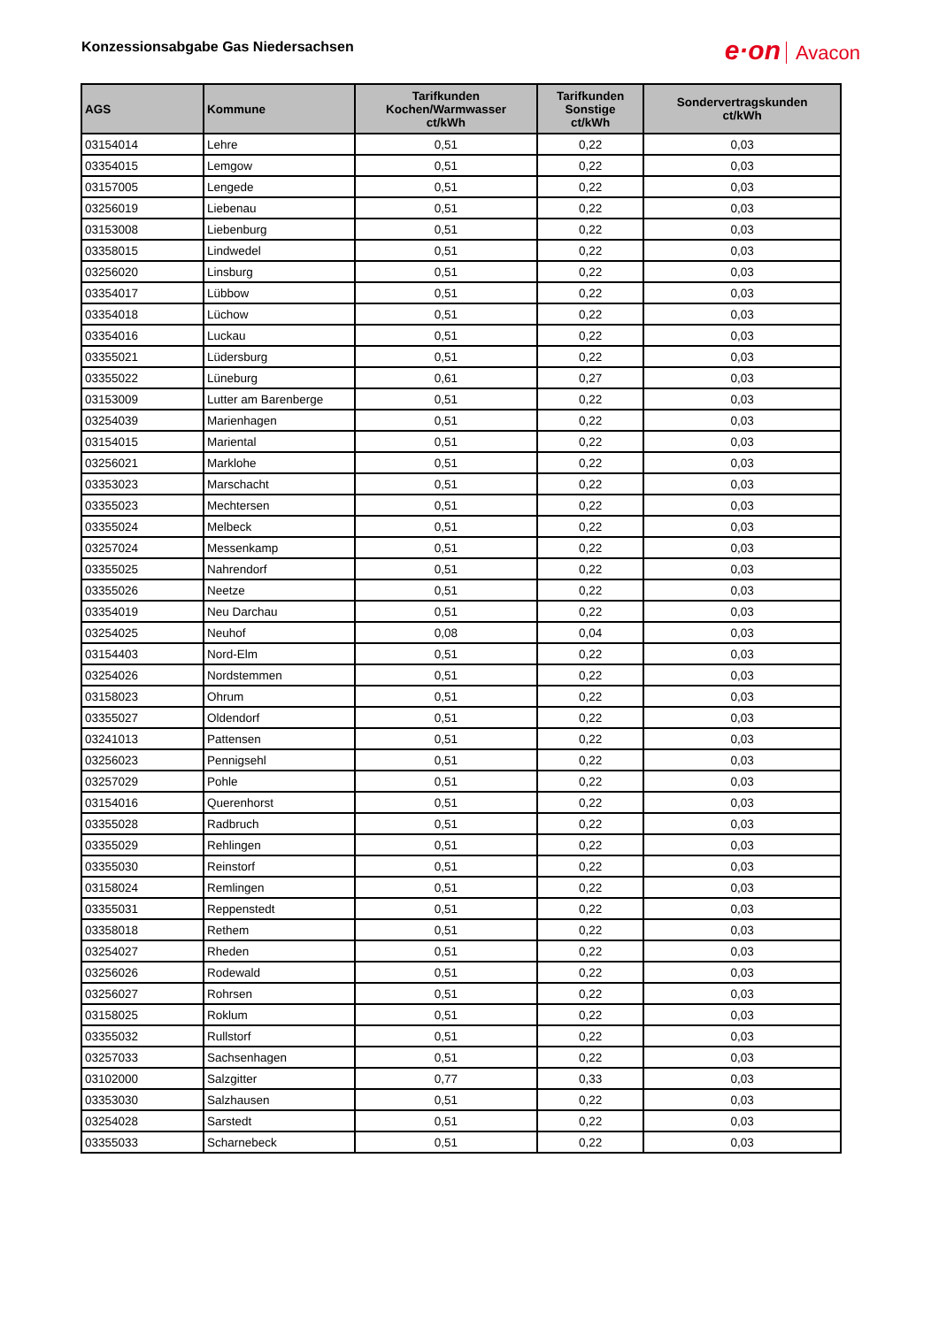Konzessionsabgabe Gas Niedersachsen
e·on Avacon
| AGS | Kommune | Tarifkunden Kochen/Warmwasser ct/kWh | Tarifkunden Sonstige ct/kWh | Sondervertragskunden ct/kWh |
| --- | --- | --- | --- | --- |
| 03154014 | Lehre | 0,51 | 0,22 | 0,03 |
| 03354015 | Lemgow | 0,51 | 0,22 | 0,03 |
| 03157005 | Lengede | 0,51 | 0,22 | 0,03 |
| 03256019 | Liebenau | 0,51 | 0,22 | 0,03 |
| 03153008 | Liebenburg | 0,51 | 0,22 | 0,03 |
| 03358015 | Lindwedel | 0,51 | 0,22 | 0,03 |
| 03256020 | Linsburg | 0,51 | 0,22 | 0,03 |
| 03354017 | Lübbow | 0,51 | 0,22 | 0,03 |
| 03354018 | Lüchow | 0,51 | 0,22 | 0,03 |
| 03354016 | Luckau | 0,51 | 0,22 | 0,03 |
| 03355021 | Lüdersburg | 0,51 | 0,22 | 0,03 |
| 03355022 | Lüneburg | 0,61 | 0,27 | 0,03 |
| 03153009 | Lutter am Barenberge | 0,51 | 0,22 | 0,03 |
| 03254039 | Marienhagen | 0,51 | 0,22 | 0,03 |
| 03154015 | Mariental | 0,51 | 0,22 | 0,03 |
| 03256021 | Marklohe | 0,51 | 0,22 | 0,03 |
| 03353023 | Marschacht | 0,51 | 0,22 | 0,03 |
| 03355023 | Mechtersen | 0,51 | 0,22 | 0,03 |
| 03355024 | Melbeck | 0,51 | 0,22 | 0,03 |
| 03257024 | Messenkamp | 0,51 | 0,22 | 0,03 |
| 03355025 | Nahrendorf | 0,51 | 0,22 | 0,03 |
| 03355026 | Neetze | 0,51 | 0,22 | 0,03 |
| 03354019 | Neu Darchau | 0,51 | 0,22 | 0,03 |
| 03254025 | Neuhof | 0,08 | 0,04 | 0,03 |
| 03154403 | Nord-Elm | 0,51 | 0,22 | 0,03 |
| 03254026 | Nordstemmen | 0,51 | 0,22 | 0,03 |
| 03158023 | Ohrum | 0,51 | 0,22 | 0,03 |
| 03355027 | Oldendorf | 0,51 | 0,22 | 0,03 |
| 03241013 | Pattensen | 0,51 | 0,22 | 0,03 |
| 03256023 | Pennigsehl | 0,51 | 0,22 | 0,03 |
| 03257029 | Pohle | 0,51 | 0,22 | 0,03 |
| 03154016 | Querenhorst | 0,51 | 0,22 | 0,03 |
| 03355028 | Radbruch | 0,51 | 0,22 | 0,03 |
| 03355029 | Rehlingen | 0,51 | 0,22 | 0,03 |
| 03355030 | Reinstorf | 0,51 | 0,22 | 0,03 |
| 03158024 | Remlingen | 0,51 | 0,22 | 0,03 |
| 03355031 | Reppenstedt | 0,51 | 0,22 | 0,03 |
| 03358018 | Rethem | 0,51 | 0,22 | 0,03 |
| 03254027 | Rheden | 0,51 | 0,22 | 0,03 |
| 03256026 | Rodewald | 0,51 | 0,22 | 0,03 |
| 03256027 | Rohrsen | 0,51 | 0,22 | 0,03 |
| 03158025 | Roklum | 0,51 | 0,22 | 0,03 |
| 03355032 | Rullstorf | 0,51 | 0,22 | 0,03 |
| 03257033 | Sachsenhagen | 0,51 | 0,22 | 0,03 |
| 03102000 | Salzgitter | 0,77 | 0,33 | 0,03 |
| 03353030 | Salzhausen | 0,51 | 0,22 | 0,03 |
| 03254028 | Sarstedt | 0,51 | 0,22 | 0,03 |
| 03355033 | Scharnebeck | 0,51 | 0,22 | 0,03 |